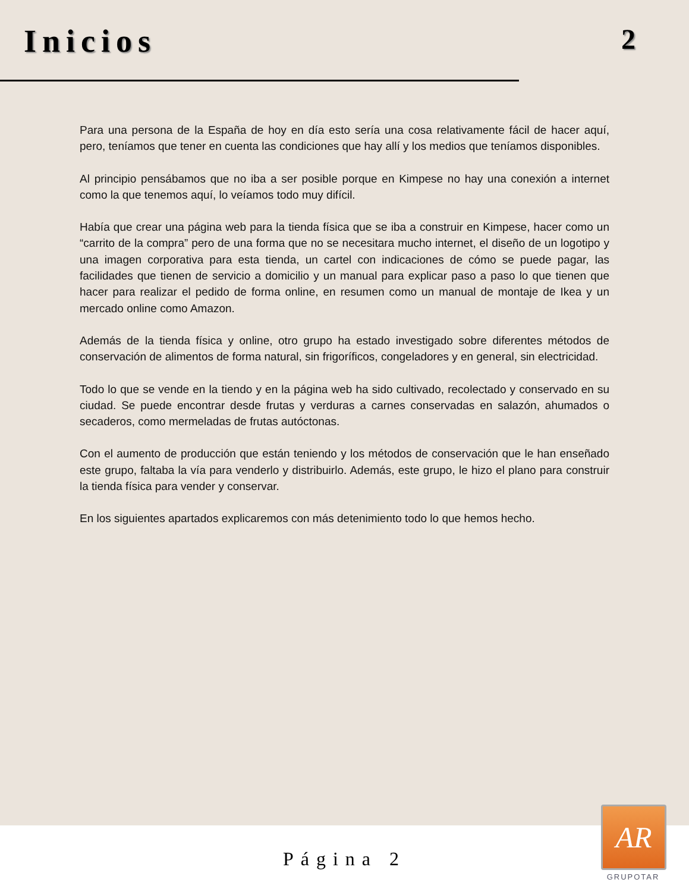Inicios 2
Para una persona de la España de hoy en día esto sería una cosa relativamente fácil de hacer aquí, pero, teníamos que tener en cuenta las condiciones que hay allí y los medios que teníamos disponibles.
Al principio pensábamos que no iba a ser posible porque en Kimpese no hay una conexión a internet como la que tenemos aquí, lo veíamos todo muy difícil.
Había que crear una página web para la tienda física que se iba a construir en Kimpese, hacer como un “carrito de la compra” pero de una forma que no se necesitara mucho internet, el diseño de un logotipo y una imagen corporativa para esta tienda, un cartel con indicaciones de cómo se puede pagar, las facilidades que tienen de servicio a domicilio y un manual para explicar paso a paso lo que tienen que hacer para realizar el pedido de forma online, en resumen como un manual de montaje de Ikea y un mercado online como Amazon.
Además de la tienda física y online, otro grupo ha estado investigado sobre diferentes métodos de conservación de alimentos de forma natural, sin frigoríficos, congeladores y en general, sin electricidad.
Todo lo que se vende en la tiendo y en la página web ha sido cultivado, recolectado y conservado en su ciudad. Se puede encontrar desde frutas y verduras a carnes conservadas en salazón, ahumados o secaderos, como mermeladas de frutas autóctonas.
Con el aumento de producción que están teniendo y los métodos de conservación que le han enseñado este grupo, faltaba la vía para venderlo y distribuirlo. Además, este grupo, le hizo el plano para construir la tienda física para vender y conservar.
En los siguientes apartados explicaremos con más detenimiento todo lo que hemos hecho.
Página 2
AR
GRUPOTAR